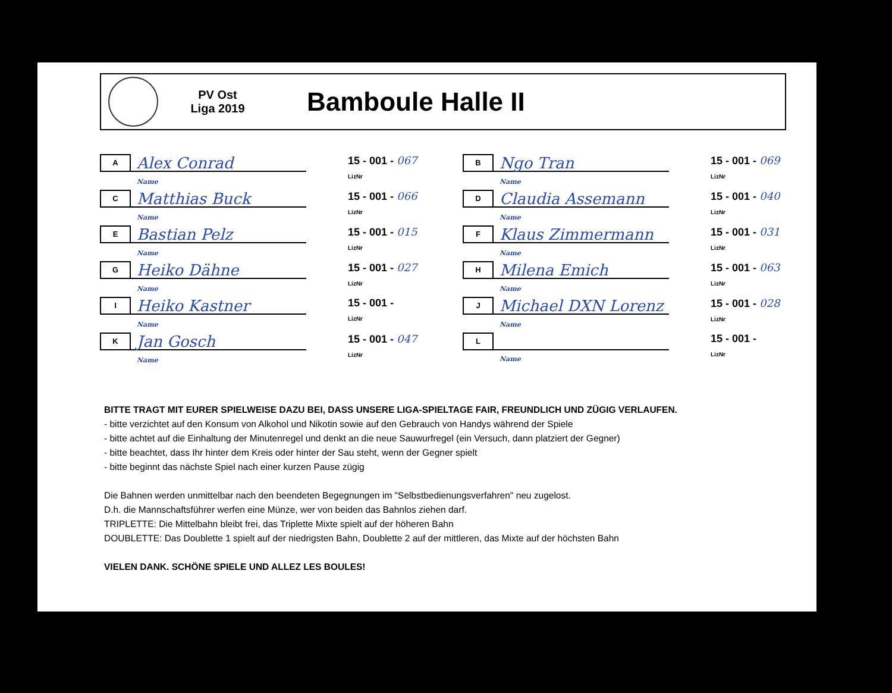PV Ost
Liga 2019
Bamboule Halle II
A
Alex Conrad
Name
15 - 001 - 067
LizNr
B
Ngo Tran
Name
15 - 001 - 069
LizNr
C
Matthias Buck
Name
15 - 001 - 066
LizNr
D
Claudia Assemann
Name
15 - 001 - 040
LizNr
E
Bastian Pelz
Name
15 - 001 - 015
LizNr
F
Klaus Zimmermann
Name
15 - 001 - 031
LizNr
G
Heiko Dähne
Name
15 - 001 - 027
LizNr
H
Milena Emich
Name
15 - 001 - 063
LizNr
I
Heiko Kastner
Name
15 - 001 -
LizNr
J
Michael DXN Lorenz
Name
15 - 001 - 028
LizNr
K
Jan Gosch
Name
15 - 001 - 047
LizNr
L
Name
15 - 001 -
LizNr
BITTE TRAGT MIT EURER SPIELWEISE DAZU BEI, DASS UNSERE LIGA-SPIELTAGE FAIR, FREUNDLICH UND ZÜGIG VERLAUFEN.
- bitte verzichtet auf den Konsum von Alkohol und Nikotin sowie auf den Gebrauch von Handys während der Spiele
- bitte achtet auf die Einhaltung der Minutenregel und denkt an die neue Sauwurfregel (ein Versuch, dann platziert der Gegner)
- bitte beachtet, dass Ihr hinter dem Kreis oder hinter der Sau steht, wenn der Gegner spielt
- bitte beginnt das nächste Spiel nach einer kurzen Pause zügig
Die Bahnen werden unmittelbar nach den beendeten Begegnungen im "Selbstbedienungsverfahren" neu zugelost.
D.h. die Mannschaftsführer werfen eine Münze, wer von beiden das Bahnlos ziehen darf.
TRIPLETTE: Die Mittelbahn bleibt frei, das Triplette Mixte spielt auf der höheren Bahn
DOUBLETTE: Das Doublette 1 spielt auf der niedrigsten Bahn, Doublette 2 auf der mittleren, das Mixte auf der höchsten Bahn
VIELEN DANK. SCHÖNE SPIELE UND ALLEZ LES BOULES!